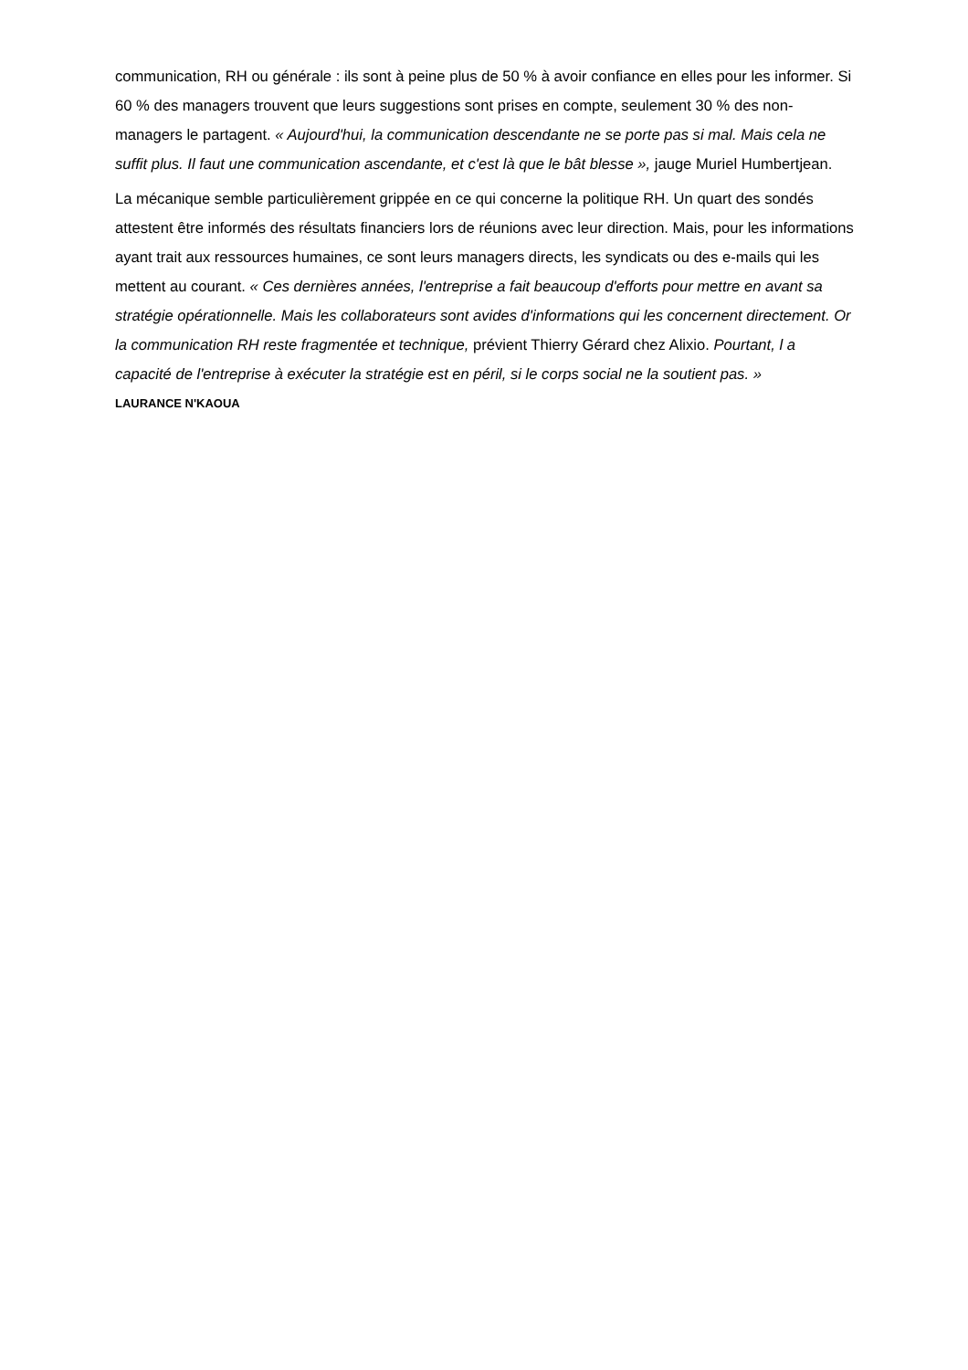communication, RH ou générale : ils sont à peine plus de 50 % à avoir confiance en elles pour les informer. Si 60 % des managers trouvent que leurs suggestions sont prises en compte, seulement 30 % des non-managers le partagent. « Aujourd'hui, la communication descendante ne se porte pas si mal. Mais cela ne suffit plus. Il faut une communication ascendante, et c'est là que le bât blesse », jauge Muriel Humbertjean.
La mécanique semble particulièrement grippée en ce qui concerne la politique RH. Un quart des sondés attestent être informés des résultats financiers lors de réunions avec leur direction. Mais, pour les informations ayant trait aux ressources humaines, ce sont leurs managers directs, les syndicats ou des e-mails qui les mettent au courant. « Ces dernières années, l'entreprise a fait beaucoup d'efforts pour mettre en avant sa stratégie opérationnelle. Mais les collaborateurs sont avides d'informations qui les concernent directement. Or la communication RH reste fragmentée et technique, prévient Thierry Gérard chez Alixio. Pourtant, l a capacité de l'entreprise à exécuter la stratégie est en péril, si le corps social ne la soutient pas. »
LAURANCE N'KAOUA